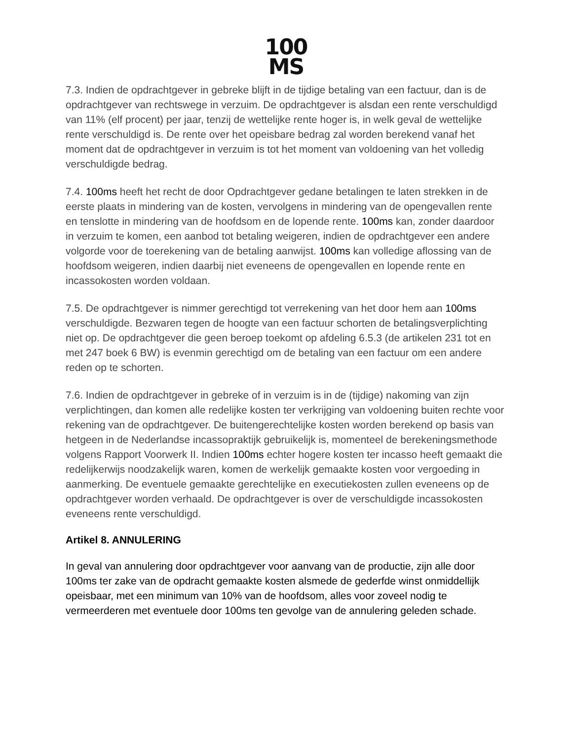100
MS
7.3. Indien de opdrachtgever in gebreke blijft in de tijdige betaling van een factuur, dan is de opdrachtgever van rechtswege in verzuim. De opdrachtgever is alsdan een rente verschuldigd van 11% (elf procent) per jaar, tenzij de wettelijke rente hoger is, in welk geval de wettelijke rente verschuldigd is. De rente over het opeisbare bedrag zal worden berekend vanaf het moment dat de opdrachtgever in verzuim is tot het moment van voldoening van het volledig verschuldigde bedrag.
7.4. 100ms heeft het recht de door Opdrachtgever gedane betalingen te laten strekken in de eerste plaats in mindering van de kosten, vervolgens in mindering van de opengevallen rente en tenslotte in mindering van de hoofdsom en de lopende rente. 100ms kan, zonder daardoor in verzuim te komen, een aanbod tot betaling weigeren, indien de opdrachtgever een andere volgorde voor de toerekening van de betaling aanwijst. 100ms kan volledige aflossing van de hoofdsom weigeren, indien daarbij niet eveneens de opengevallen en lopende rente en incassokosten worden voldaan.
7.5. De opdrachtgever is nimmer gerechtigd tot verrekening van het door hem aan 100ms verschuldigde. Bezwaren tegen de hoogte van een factuur schorten de betalingsverplichting niet op. De opdrachtgever die geen beroep toekomt op afdeling 6.5.3 (de artikelen 231 tot en met 247 boek 6 BW) is evenmin gerechtigd om de betaling van een factuur om een andere reden op te schorten.
7.6. Indien de opdrachtgever in gebreke of in verzuim is in de (tijdige) nakoming van zijn verplichtingen, dan komen alle redelijke kosten ter verkrijging van voldoening buiten rechte voor rekening van de opdrachtgever. De buitengerechtelijke kosten worden berekend op basis van hetgeen in de Nederlandse incassopraktijk gebruikelijk is, momenteel de berekeningsmethode volgens Rapport Voorwerk II. Indien 100ms echter hogere kosten ter incasso heeft gemaakt die redelijkerwijs noodzakelijk waren, komen de werkelijk gemaakte kosten voor vergoeding in aanmerking. De eventuele gemaakte gerechtelijke en executiekosten zullen eveneens op de opdrachtgever worden verhaald. De opdrachtgever is over de verschuldigde incassokosten eveneens rente verschuldigd.
Artikel 8. ANNULERING
In geval van annulering door opdrachtgever voor aanvang van de productie, zijn alle door 100ms ter zake van de opdracht gemaakte kosten alsmede de gederfde winst onmiddellijk opeisbaar, met een minimum van 10% van de hoofdsom, alles voor zoveel nodig te vermeerderen met eventuele door 100ms ten gevolge van de annulering geleden schade.